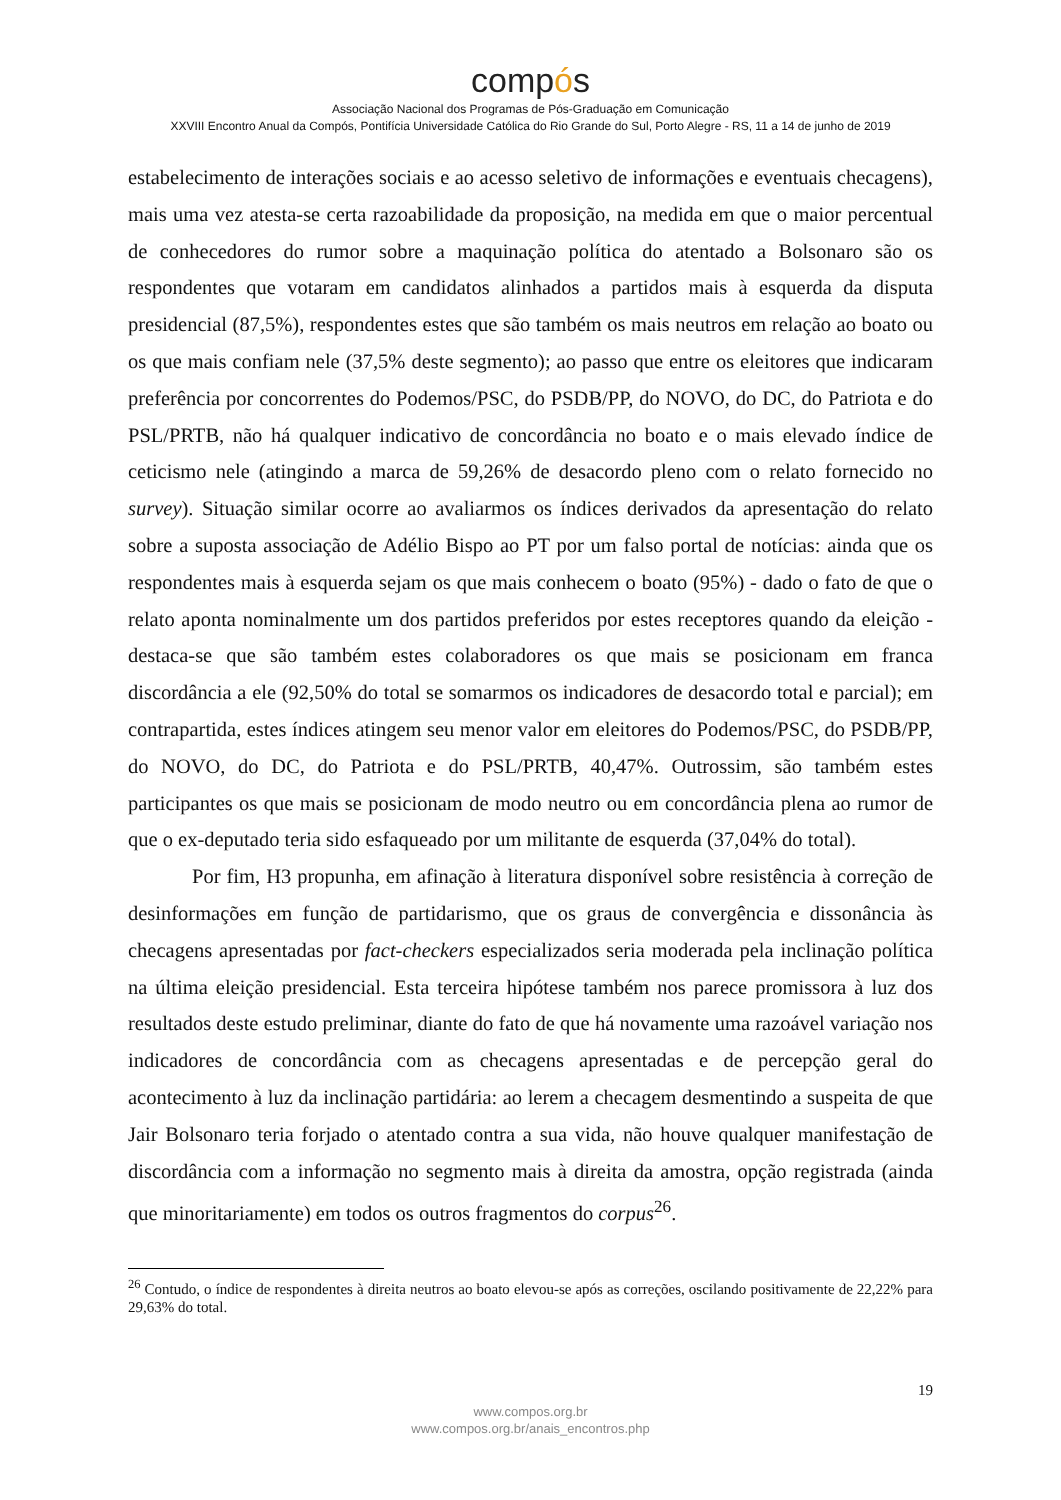compós
Associação Nacional dos Programas de Pós-Graduação em Comunicação
XXVIII Encontro Anual da Compós, Pontifícia Universidade Católica do Rio Grande do Sul, Porto Alegre - RS, 11 a 14 de junho de 2019
estabelecimento de interações sociais e ao acesso seletivo de informações e eventuais checagens), mais uma vez atesta-se certa razoabilidade da proposição, na medida em que o maior percentual de conhecedores do rumor sobre a maquinação política do atentado a Bolsonaro são os respondentes que votaram em candidatos alinhados a partidos mais à esquerda da disputa presidencial (87,5%), respondentes estes que são também os mais neutros em relação ao boato ou os que mais confiam nele (37,5% deste segmento); ao passo que entre os eleitores que indicaram preferência por concorrentes do Podemos/PSC, do PSDB/PP, do NOVO, do DC, do Patriota e do PSL/PRTB, não há qualquer indicativo de concordância no boato e o mais elevado índice de ceticismo nele (atingindo a marca de 59,26% de desacordo pleno com o relato fornecido no survey). Situação similar ocorre ao avaliarmos os índices derivados da apresentação do relato sobre a suposta associação de Adélio Bispo ao PT por um falso portal de notícias: ainda que os respondentes mais à esquerda sejam os que mais conhecem o boato (95%) - dado o fato de que o relato aponta nominalmente um dos partidos preferidos por estes receptores quando da eleição - destaca-se que são também estes colaboradores os que mais se posicionam em franca discordância a ele (92,50% do total se somarmos os indicadores de desacordo total e parcial); em contrapartida, estes índices atingem seu menor valor em eleitores do Podemos/PSC, do PSDB/PP, do NOVO, do DC, do Patriota e do PSL/PRTB, 40,47%. Outrossim, são também estes participantes os que mais se posicionam de modo neutro ou em concordância plena ao rumor de que o ex-deputado teria sido esfaqueado por um militante de esquerda (37,04% do total).
Por fim, H3 propunha, em afinação à literatura disponível sobre resistência à correção de desinformações em função de partidarismo, que os graus de convergência e dissonância às checagens apresentadas por fact-checkers especializados seria moderada pela inclinação política na última eleição presidencial. Esta terceira hipótese também nos parece promissora à luz dos resultados deste estudo preliminar, diante do fato de que há novamente uma razoável variação nos indicadores de concordância com as checagens apresentadas e de percepção geral do acontecimento à luz da inclinação partidária: ao lerem a checagem desmentindo a suspeita de que Jair Bolsonaro teria forjado o atentado contra a sua vida, não houve qualquer manifestação de discordância com a informação no segmento mais à direita da amostra, opção registrada (ainda que minoritariamente) em todos os outros fragmentos do corpus<sup>26</sup>.
<sup>26</sup> Contudo, o índice de respondentes à direita neutros ao boato elevou-se após as correções, oscilando positivamente de 22,22% para 29,63% do total.
19
www.compos.org.br
www.compos.org.br/anais_encontros.php